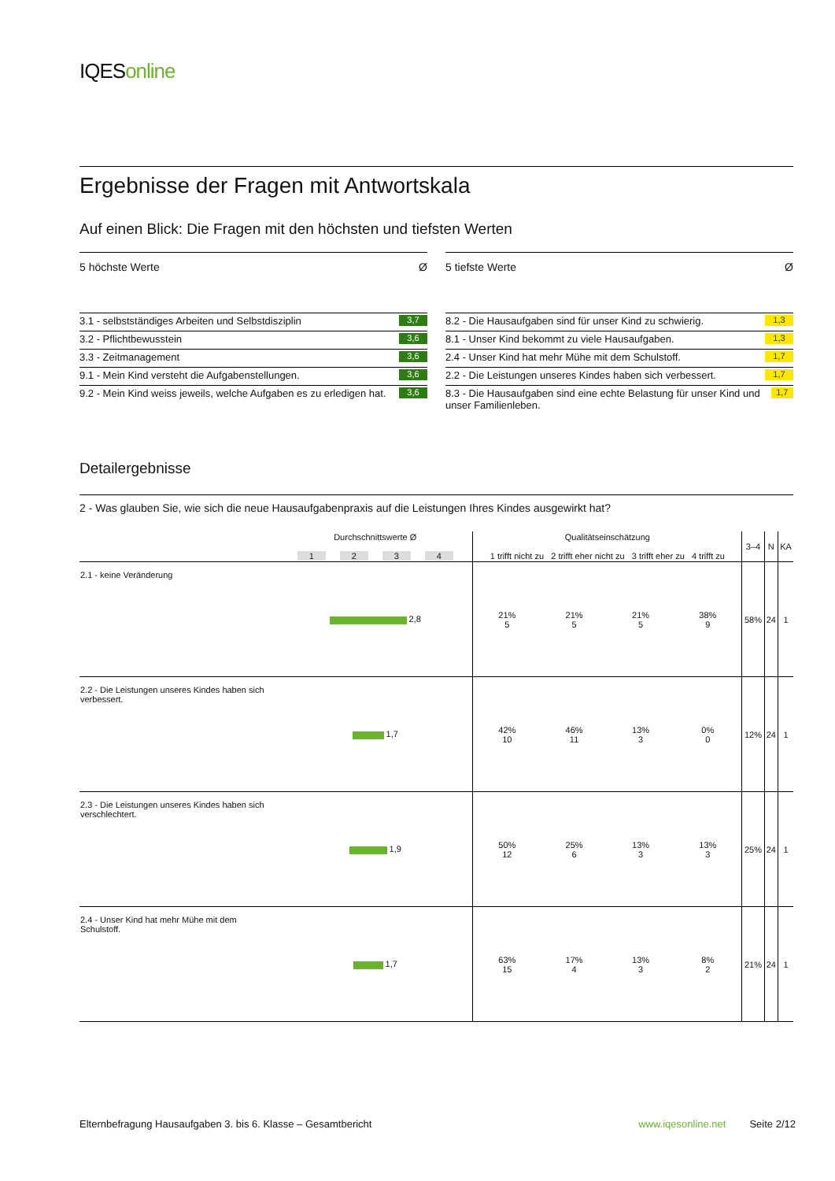IQESonline
Ergebnisse der Fragen mit Antwortskala
Auf einen Blick: Die Fragen mit den höchsten und tiefsten Werten
5 höchste Werte Ø
3.1 - selbstständiges Arbeiten und Selbstdisziplin 3,7
3.2 - Pflichtbewusstein 3,6
3.3 - Zeitmanagement 3,6
9.1 - Mein Kind versteht die Aufgabenstellungen. 3,6
9.2 - Mein Kind weiss jeweils, welche Aufgaben es zu erledigen hat. 3,6
5 tiefste Werte Ø
8.2 - Die Hausaufgaben sind für unser Kind zu schwierig. 1,3
8.1 - Unser Kind bekommt zu viele Hausaufgaben. 1,3
2.4 - Unser Kind hat mehr Mühe mit dem Schulstoff. 1,7
2.2 - Die Leistungen unseres Kindes haben sich verbessert. 1,7
8.3 - Die Hausaufgaben sind eine echte Belastung für unser Kind und unser Familienleben. 1,7
Detailergebnisse
2 - Was glauben Sie, wie sich die neue Hausaufgabenpraxis auf die Leistungen Ihres Kindes ausgewirkt hat?
| | Durchschnittswerte Ø 1 2 3 4 | Qualitätseinschätzung 1 trifft nicht zu 2 trifft eher nicht zu 3 trifft eher zu 4 trifft zu | | | | 3–4 | N | KA |
| --- | --- | --- | --- | --- | --- | --- | --- | --- |
| 2.1 - keine Veränderung | 2,8 | 21% 5 | 21% 5 | 21% 5 | 38% 9 | 58% | 24 | 1 |
| 2.2 - Die Leistungen unseres Kindes haben sich verbessert. | 1,7 | 42% 10 | 46% 11 | 13% 3 | 0% 0 | 12% | 24 | 1 |
| 2.3 - Die Leistungen unseres Kindes haben sich verschlechtert. | 1,9 | 50% 12 | 25% 6 | 13% 3 | 13% 3 | 25% | 24 | 1 |
| 2.4 - Unser Kind hat mehr Mühe mit dem Schulstoff. | 1,7 | 63% 15 | 17% 4 | 13% 3 | 8% 2 | 21% | 24 | 1 |
Elternbefragung Hausaufgaben 3. bis 6. Klasse – Gesamtbericht www.iqesonline.net Seite 2/12